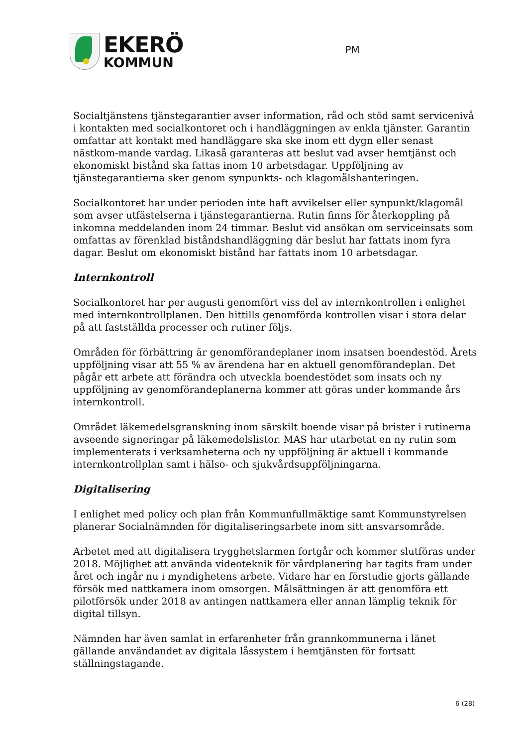EKERÖ
KOMMUN
PM
Socialtjänstens tjänstegarantier avser information, råd och stöd samt servicenivå i kontakten med socialkontoret och i handläggningen av enkla tjänster. Garantin omfattar att kontakt med handläggare ska ske inom ett dygn eller senast nästkom-mande vardag. Likaså garanteras att beslut vad avser hemtjänst och ekonomiskt bistånd ska fattas inom 10 arbetsdagar. Uppföljning av tjänstegarantierna sker genom synpunkts- och klagomålshanteringen.
Socialkontoret har under perioden inte haft avvikelser eller synpunkt/klagomål som avser utfästelserna i tjänstegarantierna. Rutin finns för återkoppling på inkomna meddelanden inom 24 timmar. Beslut vid ansökan om serviceinsats som omfattas av förenklad biståndshandläggning där beslut har fattats inom fyra dagar. Beslut om ekonomiskt bistånd har fattats inom 10 arbetsdagar.
Internkontroll
Socialkontoret har per augusti genomfört viss del av internkontrollen i enlighet med internkontrollplanen. Den hittills genomförda kontrollen visar i stora delar på att fastställda processer och rutiner följs.
Områden för förbättring är genomförandeplaner inom insatsen boendestöd. Årets uppföljning visar att 55 % av ärendena har en aktuell genomförandeplan. Det pågår ett arbete att förändra och utveckla boendestödet som insats och ny uppföljning av genomförandeplanerna kommer att göras under kommande års internkontroll.
Området läkemedelsgranskning inom särskilt boende visar på brister i rutinerna avseende signeringar på läkemedelslistor. MAS har utarbetat en ny rutin som implementerats i verksamheterna och ny uppföljning är aktuell i kommande internkontrollplan samt i hälso- och sjukvårdsuppföljningarna.
Digitalisering
I enlighet med policy och plan från Kommunfullmäktige samt Kommunstyrelsen planerar Socialnämnden för digitaliseringsarbete inom sitt ansvarsområde.
Arbetet med att digitalisera trygghetslarmen fortgår och kommer slutföras under 2018. Möjlighet att använda videoteknik för vårdplanering har tagits fram under året och ingår nu i myndighetens arbete. Vidare har en förstudie gjorts gällande försök med nattkamera inom omsorgen. Målsättningen är att genomföra ett pilotförsök under 2018 av antingen nattkamera eller annan lämplig teknik för digital tillsyn.
Nämnden har även samlat in erfarenheter från grannkommunerna i länet gällande användandet av digitala låssystem i hemtjänsten för fortsatt ställningstagande.
6 (28)